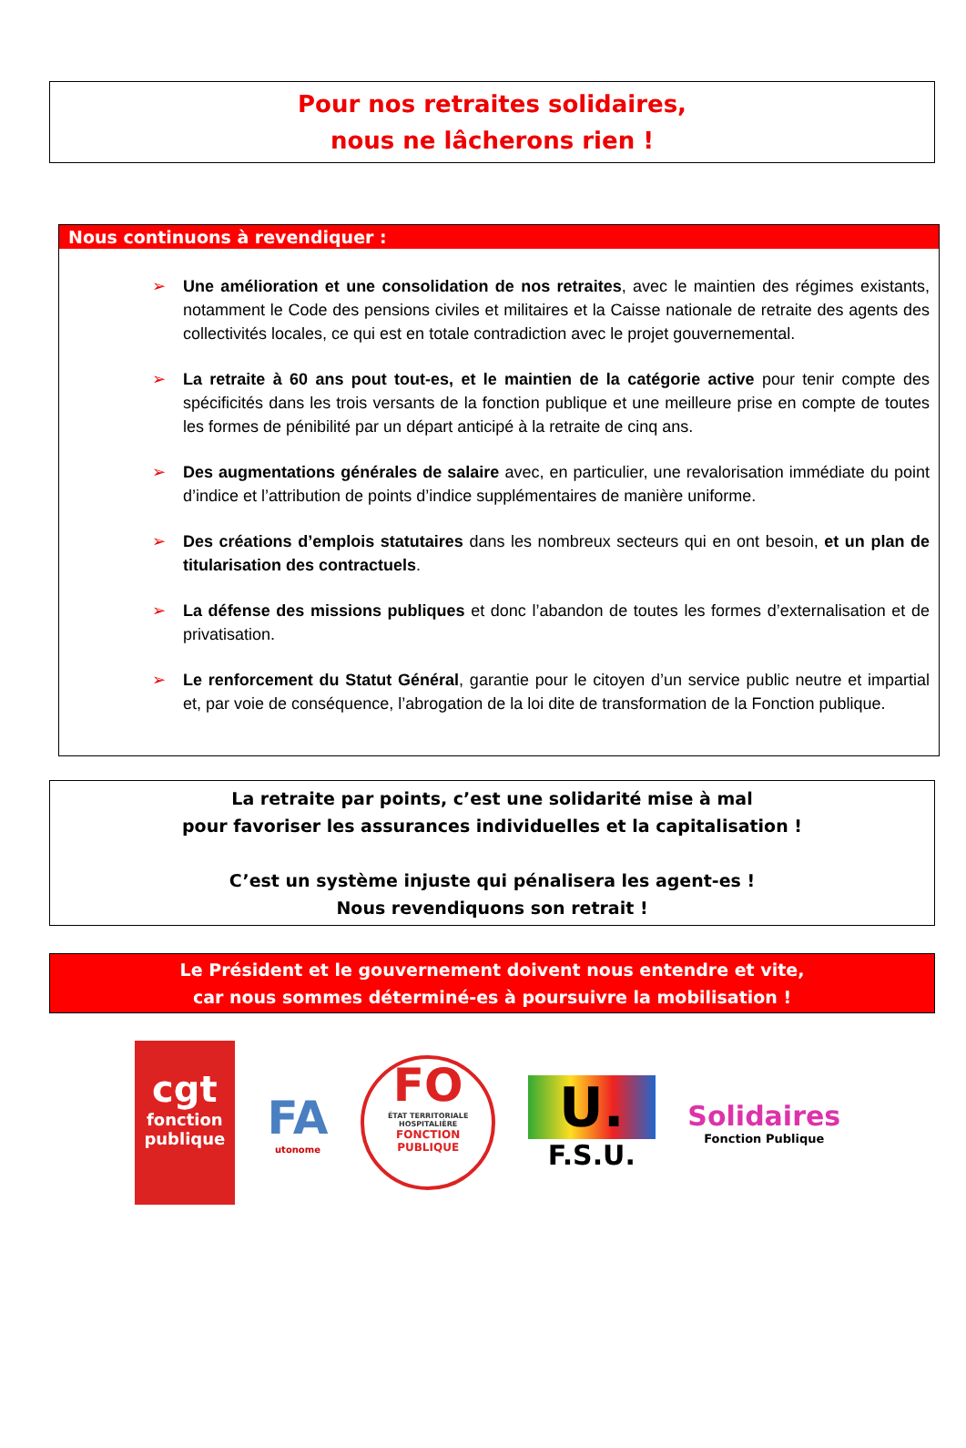Pour nos retraites solidaires,
nous ne lâcherons rien !
Nous continuons à revendiquer :
➢ Une amélioration et une consolidation de nos retraites, avec le maintien des régimes existants, notamment le Code des pensions civiles et militaires et la Caisse nationale de retraite des agents des collectivités locales, ce qui est en totale contradiction avec le projet gouvernemental.
➢ La retraite à 60 ans pout tout-es, et le maintien de la catégorie active pour tenir compte des spécificités dans les trois versants de la fonction publique et une meilleure prise en compte de toutes les formes de pénibilité par un départ anticipé à la retraite de cinq ans.
➢ Des augmentations générales de salaire avec, en particulier, une revalorisation immédiate du point d’indice et l’attribution de points d’indice supplémentaires de manière uniforme.
➢ Des créations d’emplois statutaires dans les nombreux secteurs qui en ont besoin, et un plan de titularisation des contractuels.
➢ La défense des missions publiques et donc l’abandon de toutes les formes d’externalisation et de privatisation.
➢ Le renforcement du Statut Général, garantie pour le citoyen d’un service public neutre et impartial et, par voie de conséquence, l’abrogation de la loi dite de transformation de la Fonction publique.
La retraite par points, c’est une solidarité mise à mal
pour favoriser les assurances individuelles et la capitalisation !
C’est un système injuste qui pénalisera les agent-es !
Nous revendiquons son retrait !
Le Président et le gouvernement doivent nous entendre et vite,
car nous sommes déterminé-es à poursuivre la mobilisation !
cgt
fonction publique
FA
utonome
FO
ÉTAT TERRITORIALE HOSPITALIÈRE
FONCTION PUBLIQUE
U.
F.S.U.
Solidaires
Fonction Publique